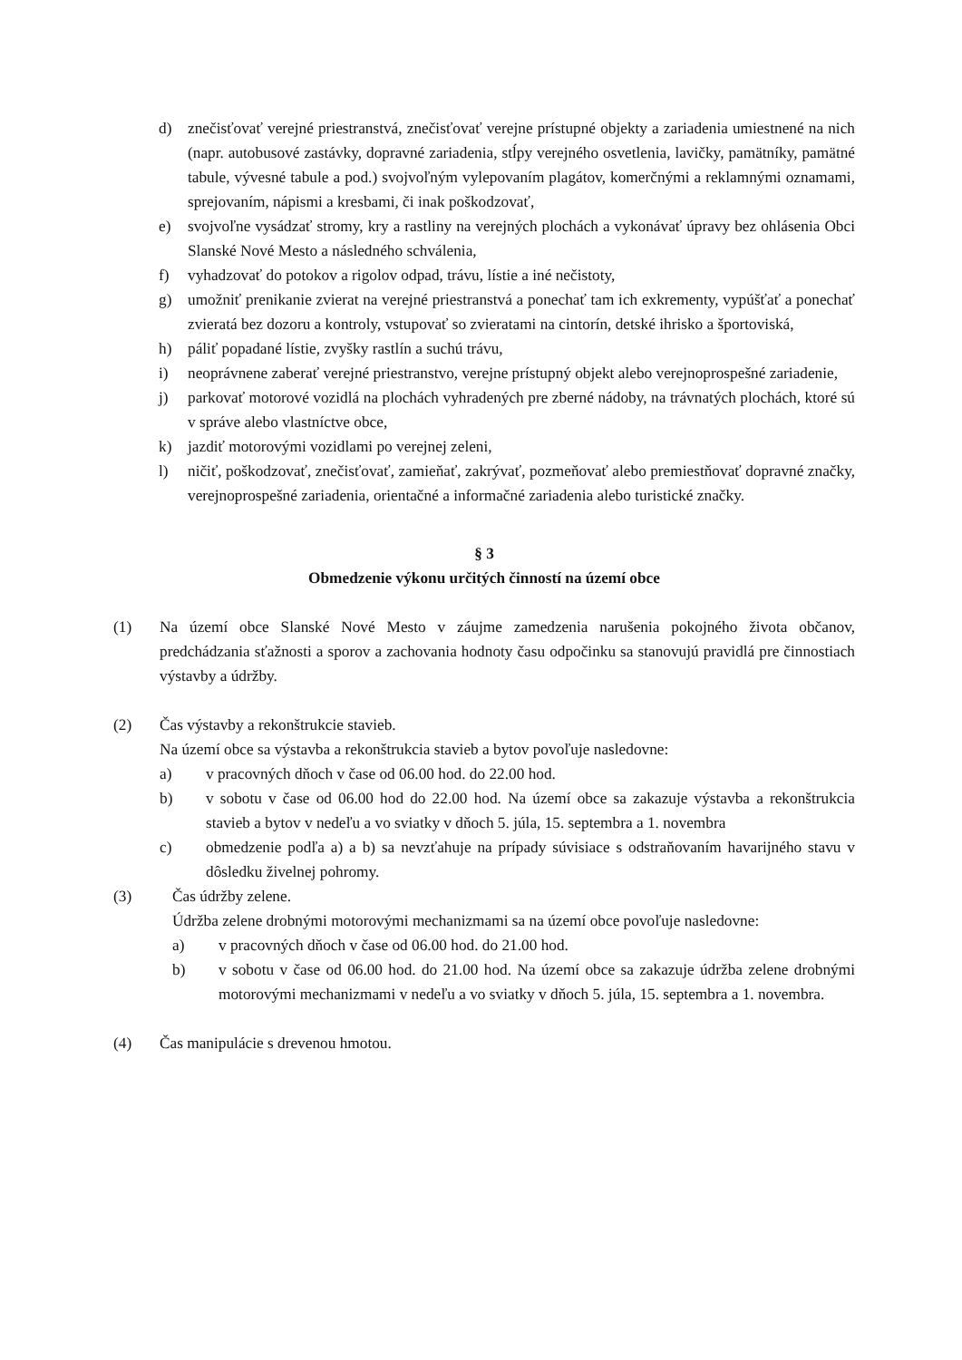d) znečisťovať verejné priestranstvá, znečisťovať verejne prístupné objekty a zariadenia umiestnené na nich (napr. autobusové zastávky, dopravné zariadenia, stĺpy verejného osvetlenia, lavičky, pamätníky, pamätné tabule, vývesné tabule a pod.) svojvoľným vylepovaním plagátov, komerčnými a reklamnými oznamami, sprejovaním, nápismi a kresbami, či inak poškodzovať,
e) svojvoľne vysádzať stromy, kry a rastliny na verejných plochách a vykonávať úpravy bez ohlásenia Obci Slanské Nové Mesto a následného schválenia,
f) vyhadzovať do potokov a rigolov odpad, trávu, lístie a iné nečistoty,
g) umožniť prenikanie zvierat na verejné priestranstvá a ponechať tam ich exkrementy, vypúšťať a ponechať zvieratá bez dozoru a kontroly, vstupovať so zvieratami na cintorín, detské ihrisko a športoviská,
h) páliť popadané lístie, zvyšky rastlín a suchú trávu,
i) neoprávnene zaberať verejné priestranstvo, verejne prístupný objekt alebo verejnoprospešné zariadenie,
j) parkovať motorové vozidlá na plochách vyhradených pre zberné nádoby, na trávnatých plochách, ktoré sú v správe alebo vlastníctve obce,
k) jazdiť motorovými vozidlami po verejnej zeleni,
l) ničiť, poškodzovať, znečisťovať, zamieňať, zakrývať, pozmeňovať alebo premiestňovať dopravné značky, verejnoprospešné zariadenia, orientačné a informačné zariadenia alebo turistické značky.
§ 3
Obmedzenie výkonu určitých činností na území obce
(1) Na území obce Slanské Nové Mesto v záujme zamedzenia narušenia pokojného života občanov, predchádzania sťažnosti a sporov a zachovania hodnoty času odpočinku sa stanovujú pravidlá pre činnostiach výstavby a údržby.
(2) Čas výstavby a rekonštrukcie stavieb.
Na území obce sa výstavba a rekonštrukcia stavieb a bytov povoľuje nasledovne:
a) v pracovných dňoch v čase od 06.00 hod. do 22.00 hod.
b) v sobotu v čase od 06.00 hod do 22.00 hod. Na území obce sa zakazuje výstavba a rekonštrukcia stavieb a bytov v nedeľu a vo sviatky v dňoch 5. júla, 15. septembra a 1. novembra
c) obmedzenie podľa a) a b) sa nevzťahuje na prípady súvisiace s odstraňovaním havarijného stavu v dôsledku živelnej pohromy.
(3) Čas údržby zelene.
Údržba zelene drobnými motorovými mechanizmami sa na území obce povoľuje nasledovne:
a) v pracovných dňoch v čase od 06.00 hod. do 21.00 hod.
b) v sobotu v čase od 06.00 hod. do 21.00 hod. Na území obce sa zakazuje údržba zelene drobnými motorovými mechanizmami v nedeľu a vo sviatky v dňoch 5. júla, 15. septembra a 1. novembra.
(4) Čas manipulácie s drevenou hmotou.